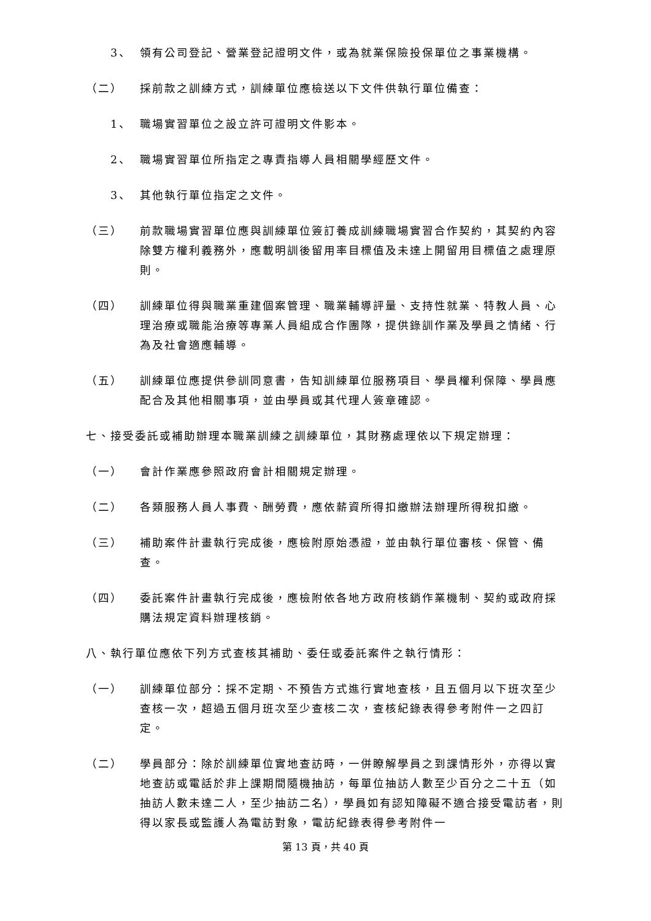3、 領有公司登記、營業登記證明文件，或為就業保險投保單位之事業機構。
（二） 採前款之訓練方式，訓練單位應檢送以下文件供執行單位備查：
1、 職場實習單位之設立許可證明文件影本。
2、 職場實習單位所指定之專責指導人員相關學經歷文件。
3、 其他執行單位指定之文件。
（三） 前款職場實習單位應與訓練單位簽訂養成訓練職場實習合作契約，其契約內容除雙方權利義務外，應載明訓後留用率目標值及未達上開留用目標值之處理原則。
（四） 訓練單位得與職業重建個案管理、職業輔導評量、支持性就業、特教人員、心理治療或職能治療等專業人員組成合作團隊，提供錄訓作業及學員之情緒、行為及社會適應輔導。
（五） 訓練單位應提供參訓同意書，告知訓練單位服務項目、學員權利保障、學員應配合及其他相關事項，並由學員或其代理人簽章確認。
七、接受委託或補助辦理本職業訓練之訓練單位，其財務處理依以下規定辦理：
（一） 會計作業應參照政府會計相關規定辦理。
（二） 各類服務人員人事費、酬勞費，應依薪資所得扣繳辦法辦理所得稅扣繳。
（三） 補助案件計畫執行完成後，應檢附原始憑證，並由執行單位審核、保管、備查。
（四） 委託案件計畫執行完成後，應檢附依各地方政府核銷作業機制、契約或政府採購法規定資料辦理核銷。
八、執行單位應依下列方式查核其補助、委任或委託案件之執行情形：
（一） 訓練單位部分：採不定期、不預告方式進行實地查核，且五個月以下班次至少查核一次，超過五個月班次至少查核二次，查核紀錄表得參考附件一之四訂定。
（二） 學員部分：除於訓練單位實地查訪時，一併瞭解學員之到課情形外，亦得以實地查訪或電話於非上課期間隨機抽訪，每單位抽訪人數至少百分之二十五（如抽訪人數未達二人，至少抽訪二名），學員如有認知障礙不適合接受電訪者，則得以家長或監護人為電訪對象，電訪紀錄表得參考附件一
第 13 頁，共 40 頁